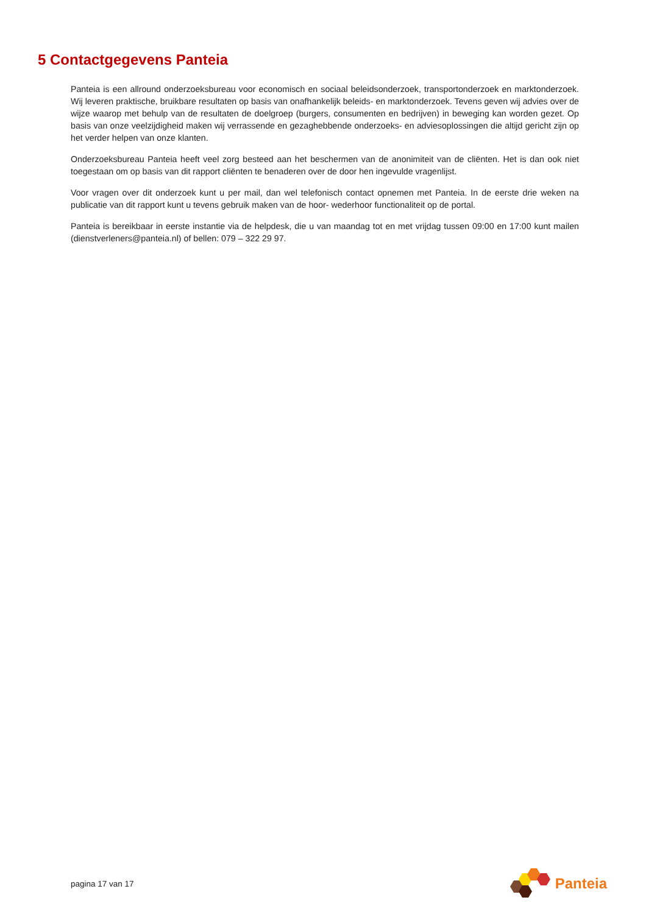5 Contactgegevens Panteia
Panteia is een allround onderzoeksbureau voor economisch en sociaal beleidsonderzoek, transportonderzoek en marktonderzoek. Wij leveren praktische, bruikbare resultaten op basis van onafhankelijk beleids- en marktonderzoek. Tevens geven wij advies over de wijze waarop met behulp van de resultaten de doelgroep (burgers, consumenten en bedrijven) in beweging kan worden gezet. Op basis van onze veelzijdigheid maken wij verrassende en gezaghebbende onderzoeks- en adviesoplossingen die altijd gericht zijn op het verder helpen van onze klanten.
Onderzoeksbureau Panteia heeft veel zorg besteed aan het beschermen van de anonimiteit van de cliënten. Het is dan ook niet toegestaan om op basis van dit rapport cliënten te benaderen over de door hen ingevulde vragenlijst.
Voor vragen over dit onderzoek kunt u per mail, dan wel telefonisch contact opnemen met Panteia. In de eerste drie weken na publicatie van dit rapport kunt u tevens gebruik maken van de hoor- wederhoor functionaliteit op de portal.
Panteia is bereikbaar in eerste instantie via de helpdesk, die u van maandag tot en met vrijdag tussen 09:00 en 17:00 kunt mailen (dienstverleners@panteia.nl) of bellen: 079 – 322 29 97.
pagina 17 van 17
Panteia